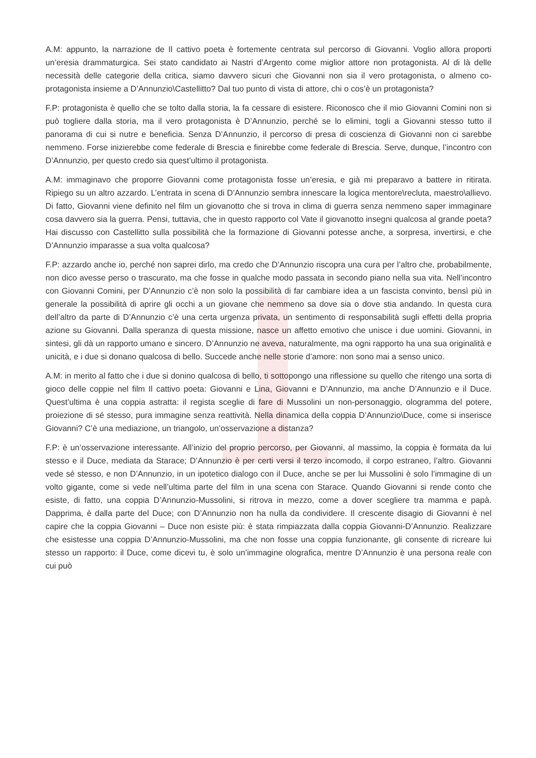A.M: appunto, la narrazione de Il cattivo poeta è fortemente centrata sul percorso di Giovanni. Voglio allora proporti un’eresia drammaturgica. Sei stato candidato ai Nastri d’Argento come miglior attore non protagonista. Al di là delle necessità delle categorie della critica, siamo davvero sicuri che Giovanni non sia il vero protagonista, o almeno co-protagonista insieme a D’Annunzio\Castellitto? Dal tuo punto di vista di attore, chi o cos’è un protagonista?
F.P: protagonista è quello che se tolto dalla storia, la fa cessare di esistere. Riconosco che il mio Giovanni Comini non si può togliere dalla storia, ma il vero protagonista è D’Annunzio, perché se lo elimini, togli a Giovanni stesso tutto il panorama di cui si nutre e beneficia. Senza D’Annunzio, il percorso di presa di coscienza di Giovanni non ci sarebbe nemmeno. Forse inizierebbe come federale di Brescia e finirebbe come federale di Brescia. Serve, dunque, l’incontro con D’Annunzio, per questo credo sia quest’ultimo il protagonista.
A.M: immaginavo che proporre Giovanni come protagonista fosse un’eresia, e già mi preparavo a battere in ritirata. Ripiego su un altro azzardo. L’entrata in scena di D’Annunzio sembra innescare la logica mentore\recluta, maestro\allievo. Di fatto, Giovanni viene definito nel film un giovanotto che si trova in clima di guerra senza nemmeno saper immaginare cosa davvero sia la guerra. Pensi, tuttavia, che in questo rapporto col Vate il giovanotto insegni qualcosa al grande poeta? Hai discusso con Castellitto sulla possibilità che la formazione di Giovanni potesse anche, a sorpresa, invertirsi, e che D’Annunzio imparasse a sua volta qualcosa?
F.P: azzardo anche io, perché non saprei dirlo, ma credo che D’Annunzio riscopra una cura per l’altro che, probabilmente, non dico avesse perso o trascurato, ma che fosse in qualche modo passata in secondo piano nella sua vita. Nell’incontro con Giovanni Comini, per D’Annunzio c’è non solo la possibilità di far cambiare idea a un fascista convinto, bensì più in generale la possibilità di aprire gli occhi a un giovane che nemmeno sa dove sia o dove stia andando. In questa cura dell’altro da parte di D’Annunzio c’è una certa urgenza privata, un sentimento di responsabilità sugli effetti della propria azione su Giovanni. Dalla speranza di questa missione, nasce un affetto emotivo che unisce i due uomini. Giovanni, in sintesi, gli dà un rapporto umano e sincero. D’Annunzio ne aveva, naturalmente, ma ogni rapporto ha una sua originalità e unicità, e i due si donano qualcosa di bello. Succede anche nelle storie d’amore: non sono mai a senso unico.
A.M: in merito al fatto che i due si donino qualcosa di bello, ti sottopongo una riflessione su quello che ritengo una sorta di gioco delle coppie nel film Il cattivo poeta: Giovanni e Lina, Giovanni e D’Annunzio, ma anche D’Annunzio e il Duce. Quest’ultima è una coppia astratta: il regista sceglie di fare di Mussolini un non-personaggio, ologramma del potere, proiezione di sé stesso, pura immagine senza reattività. Nella dinamica della coppia D’Annunzio\Duce, come si inserisce Giovanni? C’è una mediazione, un triangolo, un’osservazione a distanza?
F.P: è un’osservazione interessante. All’inizio del proprio percorso, per Giovanni, al massimo, la coppia è formata da lui stesso e il Duce, mediata da Starace; D’Annunzio è per certi versi il terzo incomodo, il corpo estraneo, l’altro. Giovanni vede sé stesso, e non D’Annunzio, in un ipotetico dialogo con il Duce, anche se per lui Mussolini è solo l’immagine di un volto gigante, come si vede nell’ultima parte del film in una scena con Starace. Quando Giovanni si rende conto che esiste, di fatto, una coppia D’Annunzio-Mussolini, si ritrova in mezzo, come a dover scegliere tra mamma e papà. Dapprima, è dalla parte del Duce; con D’Annunzio non ha nulla da condividere. Il crescente disagio di Giovanni è nel capire che la coppia Giovanni – Duce non esiste più: è stata rimpiazzata dalla coppia Giovanni-D’Annunzio. Realizzare che esistesse una coppia D’Annunzio-Mussolini, ma che non fosse una coppia funzionante, gli consente di ricreare lui stesso un rapporto: il Duce, come dicevi tu, è solo un’immagine olografica, mentre D’Annunzio è una persona reale con cui può